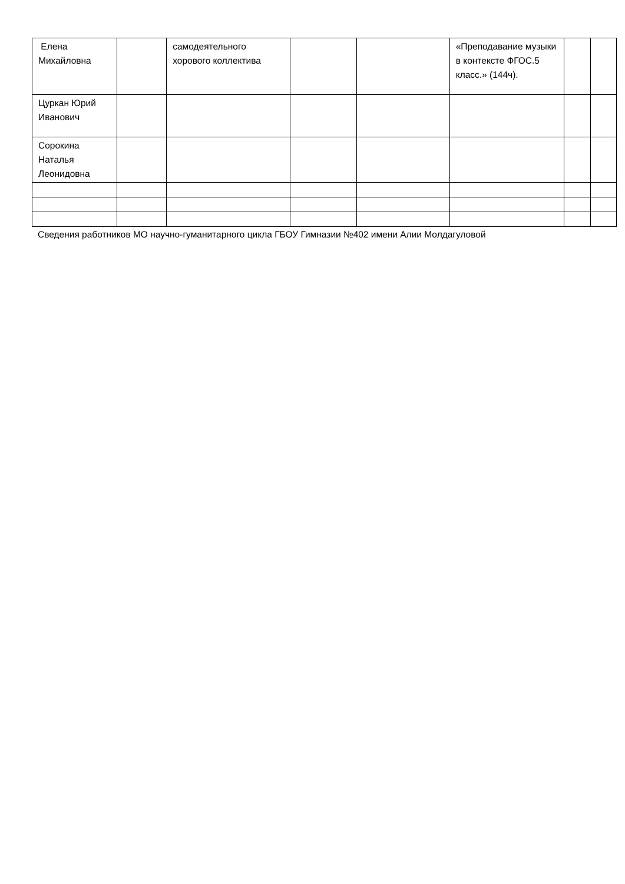| Елена Михайловна | | самодеятельного хорового коллектива | | | «Преподавание музыки в контексте ФГОС.5 класс.» (144ч). | | |
| Цуркан Юрий Иванович | | | | | | | |
| Сорокина Наталья Леонидовна | | | | | | | |
Сведения работников МО научно-гуманитарного цикла ГБОУ Гимназии №402 имени Алии Молдагуловой